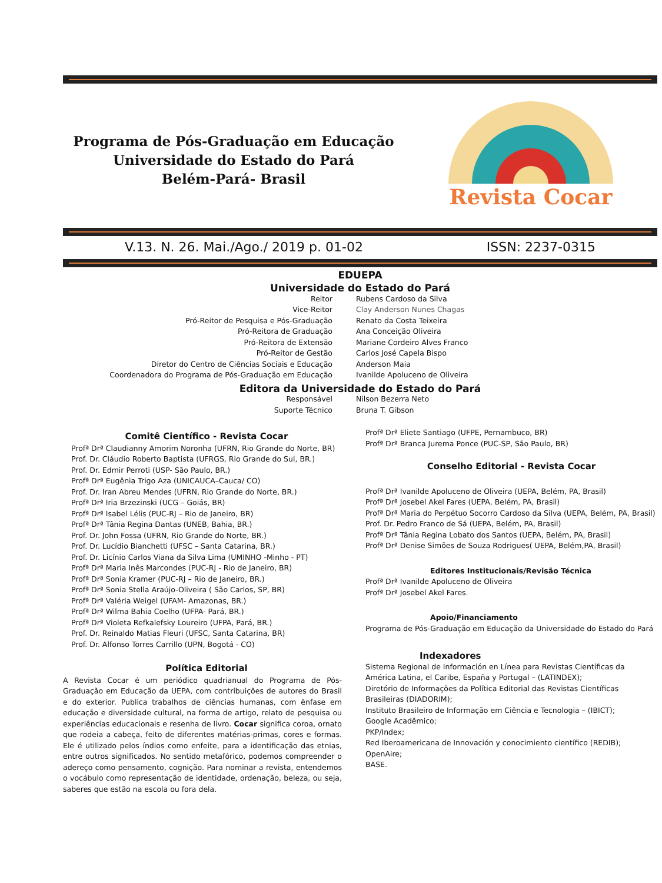Programa de Pós-Graduação em Educação
Universidade do Estado do Pará
Belém-Pará- Brasil
Revista Cocar
V.13. N. 26. Mai./Ago./ 2019 p. 01-02 ISSN: 2237-0315
EDUEPA
Universidade do Estado do Pará
Reitor Rubens Cardoso da Silva
Vice-Reitor Clay Anderson Nunes Chagas
Pró-Reitor de Pesquisa e Pós-Graduação Renato da Costa Teixeira
Pró-Reitora de Graduação Ana Conceição Oliveira
Pró-Reitora de Extensão Mariane Cordeiro Alves Franco
Pró-Reitor de Gestão Carlos José Capela Bispo
Diretor do Centro de Ciências Sociais e Educação Anderson Maia
Coordenadora do Programa de Pós-Graduação em Educação Ivanilde Apoluceno de Oliveira
Editora da Universidade do Estado do Pará
Responsável Nilson Bezerra Neto
Suporte Técnico Bruna T. Gibson
Comitê Científico - Revista Cocar
Profª Drª Claudianny Amorim Noronha (UFRN, Rio Grande do Norte, BR)
Prof. Dr. Cláudio Roberto Baptista (UFRGS, Rio Grande do Sul, BR.)
Prof. Dr. Edmir Perroti (USP- São Paulo, BR.)
Profª Drª Eugênia Trigo Aza (UNICAUCA–Cauca/ CO)
Prof. Dr. Iran Abreu Mendes (UFRN, Rio Grande do Norte, BR.)
Profª Drª Iria Brzezinski (UCG – Goiás, BR)
Profª Drª Isabel Lélis (PUC-RJ – Rio de Janeiro, BR)
Profª Drª Tânia Regina Dantas (UNEB, Bahia, BR.)
Prof. Dr. John Fossa (UFRN, Rio Grande do Norte, BR.)
Prof. Dr. Lucídio Bianchetti (UFSC – Santa Catarina, BR.)
Prof. Dr. Licínio Carlos Viana da Silva Lima (UMINHO -Minho - PT)
Profª Drª Maria Inês Marcondes (PUC-RJ - Rio de Janeiro, BR)
Profª Drª Sonia Kramer (PUC-RJ – Rio de Janeiro, BR.)
Profª Drª Sonia Stella Araújo-Oliveira ( São Carlos, SP, BR)
Profª Drª Valéria Weigel (UFAM- Amazonas, BR.)
Profª Drª Wilma Bahia Coelho (UFPA- Pará, BR.)
Profª Drª Violeta Refkalefsky Loureiro (UFPA, Pará, BR.)
Prof. Dr. Reinaldo Matias Fleuri (UFSC, Santa Catarina, BR)
Prof. Dr. Alfonso Torres Carrillo (UPN, Bogotá - CO)
Política Editorial
A Revista Cocar é um periódico quadrianual do Programa de Pós-Graduação em Educação da UEPA, com contribuições de autores do Brasil e do exterior. Publica trabalhos de ciências humanas, com ênfase em educação e diversidade cultural, na forma de artigo, relato de pesquisa ou experiências educacionais e resenha de livro. Cocar significa coroa, ornato que rodeia a cabeça, feito de diferentes matérias-primas, cores e formas. Ele é utilizado pelos índios como enfeite, para a identificação das etnias, entre outros significados. No sentido metafórico, podemos compreender o adereço como pensamento, cognição. Para nominar a revista, entendemos o vocábulo como representação de identidade, ordenação, beleza, ou seja, saberes que estão na escola ou fora dela.
Profª Drª Eliete Santiago (UFPE, Pernambuco, BR)
Profª Drª Branca Jurema Ponce (PUC-SP, São Paulo, BR)
Conselho Editorial - Revista Cocar
Profª Drª Ivanilde Apoluceno de Oliveira (UEPA, Belém, PA, Brasil)
Profª Drª Josebel Akel Fares (UEPA, Belém, PA, Brasil)
Profª Drª Maria do Perpétuo Socorro Cardoso da Silva (UEPA, Belém, PA, Brasil)
Prof. Dr. Pedro Franco de Sá (UEPA, Belém, PA, Brasil)
Profª Drª Tânia Regina Lobato dos Santos (UEPA, Belém, PA, Brasil)
Profª Drª Denise Simões de Souza Rodrigues( UEPA, Belém,PA, Brasil)
Editores Institucionais/Revisão Técnica
Profª Drª Ivanilde Apoluceno de Oliveira
Profª Drª Josebel Akel Fares.
Apoio/Financiamento
Programa de Pós-Graduação em Educação da Universidade do Estado do Pará
Indexadores
Sistema Regional de Información en Línea para Revistas Científicas da América Latina, el Caribe, España y Portugal – (LATINDEX);
Diretório de Informações da Política Editorial das Revistas Científicas Brasileiras (DIADORIM);
Instituto Brasileiro de Informação em Ciência e Tecnologia – (IBICT);
Google Acadêmico;
PKP/Index;
Red Iberoamericana de Innovación y conocimiento científico (REDIB);
OpenAire;
BASE.